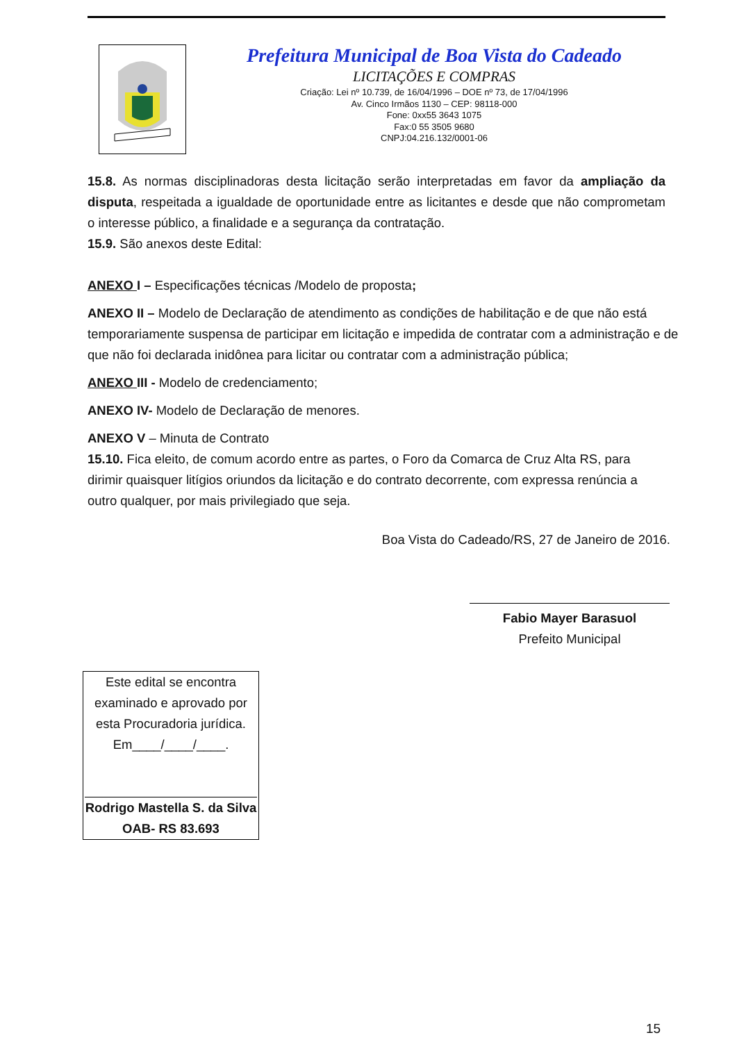Prefeitura Municipal de Boa Vista do Cadeado
LICITAÇÕES E COMPRAS
Criação: Lei nº 10.739, de 16/04/1996 – DOE nº 73, de 17/04/1996
Av. Cinco Irmãos 1130 – CEP: 98118-000
Fone: 0xx55 3643 1075
Fax:0 55 3505 9680
CNPJ:04.216.132/0001-06
15.8. As normas disciplinadoras desta licitação serão interpretadas em favor da ampliação da disputa, respeitada a igualdade de oportunidade entre as licitantes e desde que não comprometam o interesse público, a finalidade e a segurança da contratação.
15.9. São anexos deste Edital:
ANEXO I – Especificações técnicas /Modelo de proposta;
ANEXO II – Modelo de Declaração de atendimento as condições de habilitação e de que não está temporariamente suspensa de participar em licitação e impedida de contratar com a administração e de que não foi declarada inidônea para licitar ou contratar com a administração pública;
ANEXO III - Modelo de credenciamento;
ANEXO IV- Modelo de Declaração de menores.
ANEXO V – Minuta de Contrato
15.10. Fica eleito, de comum acordo entre as partes, o Foro da Comarca de Cruz Alta RS, para dirimir quaisquer litígios oriundos da licitação e do contrato decorrente, com expressa renúncia a outro qualquer, por mais privilegiado que seja.
Boa Vista do Cadeado/RS, 27 de Janeiro de 2016.
Fabio Mayer Barasuol
Prefeito Municipal
Este edital se encontra examinado e aprovado por esta Procuradoria jurídica.
Em____/____/____.
Rodrigo Mastella S. da Silva
OAB- RS 83.693
15